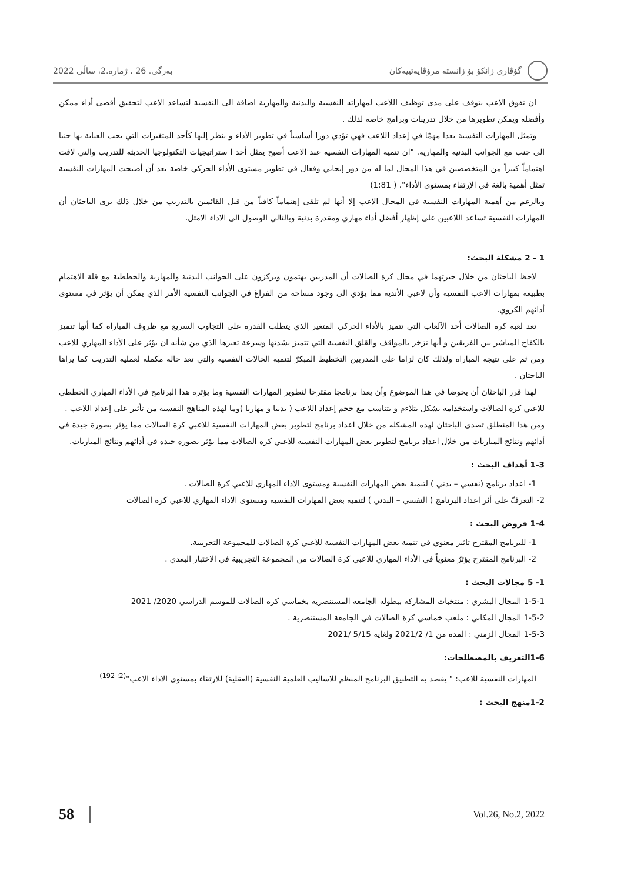گۆڤاری زانکۆ بۆ زانستە مرۆڤایەتییەکان
بەرگی. 26 ، ژمارە.2، ساڵی 2022
ان تفوق الاعب يتوقف على مدى توظيف اللاعب لمهاراته النفسية والبدنية والمهارية اضافة الى النفسية لتساعد الاعب لتحقيق أقصى أداء ممكن وأفضله ويمكن تطويرها من خلال تدريبات وبرامج خاصة لذلك .
وتمثل المهارات النفسية بعدا مهمّا في إعداد اللاعب فهي تؤدي دورا أساسياً في تطوير الأداء و ينظر إليها كأحد المتغيرات التي يجب العناية بها جنبا الى جنب مع الجوانب البدنية والمهارية. "ان تنمية المهارات النفسية عند الاعب أصبح يمثل أحد ا ستراتيجيات التكنولوجيا الحديثة للتدريب والتي لاقت اهتماماً كبيراً من المتخصصين في هذا المجال لما له من دور إيجابي وفعال في تطوير مستوى الأداء الحركي خاصة بعد أن أصبحت المهارات النفسية تمثل أهمية بالغة في الإرتقاء بمستوى الأداء". ( 1:81)
وبالرغم من أهمية المهارات النفسية في المجال الاعب إلا أنها لم تلقى إهتماماً كافياً من قبل القائمين بالتدريب من خلال ذلك يرى الباحثان أن المهارات النفسية تساعد اللاعبين على إظهار أفضل أداء مهاري ومقدرة بدنية وبالتالي الوصول الى الاداء الامثل.
1 - 2 مشكلة البحث:
لاحظ الباحثان من خلال خبرتهما في مجال كرة الصالات أن المدربين يهتمون ويركزون على الجوانب البدنية والمهارية والخططية مع قلة الاهتمام بطبيعة بمهارات الاعب النفسية وأن لاعبي الأندية مما يؤدي الى وجود مساحة من الفراغ في الجوانب النفسية الأمر الذي يمكن أن يؤثر في مستوى أدائهم الكروي.
تعد لعبة كرة الصالات أحد الآلعاب التي تتميز بالأداء الحركي المتغير الذي يتطلب القدرة على التجاوب السريع مع ظروف المباراة كما أنها تتميز بالكفاح المباشر بين الفريقين و أنها تزخر بالمواقف والقلق النفسية التي تتميز بشدتها وسرعة تغيرها الذي من شأنه ان يؤثر على الأداء المهاري للاعب ومن ثم على نتيجة المباراة ولذلك كان لزاما على المدربين التخطيط المبكرّ لتنمية الحالات النفسية والتي تعد حالة مكملة لعملية التدريب كما يراها الباحثان .
لهذا قرر الباحثان أن يخوضا في هذا الموضوع وأن يعدا برنامجا مقترحا لتطوير المهارات النفسية وما يؤثره هذا البرنامج في الأداء المهاري الخططي للاعبي كرة الصالات واستخدامه بشكل يتلاءم و يتناسب مع حجم إعداد اللاعب ( بدنيا و مهاريا )وما لهذه المناهج النفسية من تأثير على إعداد اللاعب .
ومن هذا المنطلق تصدى الباحثان لهذه المشكله من خلال اعداد برنامج لتطوير بعض المهارات النفسية للاعبي كرة الصالات مما يؤثر بصورة جيدة في أدائهم ونتائج المباريات من خلال اعداد برنامج لتطوير بعض المهارات النفسية للاعبي كرة الصالات مما يؤثر بصورة جيدة في أدائهم ونتائج المباريات.
1-3 أهداف البحث :
1- اعداد برنامج (نفسي – بدني ) لتنمية بعض المهارات النفسية ومستوى الاداء المهاري للاعبي كرة الصالات .
2- التعرفّ على أثر اعداد البرنامج ( النفسي – البدني ) لتنمية بعض المهارات النفسية ومستوى الاداء المهاري للاعبي كرة الصالات
1-4 فروض البحث :
1- للبرنامج المقترح تاثير معنوي في تنمية بعض المهارات النفسية للاعبي كرة الصالات للمجموعة التجريبية.
2- البرنامج المقترح يؤثرّ معنوياً في الأداء المهاري للاعبي كرة الصالات من المجموعة التجريبية في الاختبار البعدي .
1- 5 مجالات البحث :
1-5-1 المجال البشري : منتخبات المشاركة ببطولة الجامعة المستنصرية بخماسي كرة الصالات للموسم الدراسي 2020/ 2021
1-5-2 المجال المكاني : ملعب خماسي كرة الصالات في الجامعة المستنصرية .
1-5-3 المجال الزمني : المدة من 1/ 2021/2 ولغاية 5/15 /2021
1-6التعريف بالمصطلحات:
المهارات النفسية للاعب: " يقصد به التطبيق البرنامج المنظم للاساليب العلمية النفسية (العقلية) للارتقاء بمستوى الاداء الاعب"<sup>(2: 192)</sup>
1-2منهج البحث :
58 Vol.26, No.2, 2022